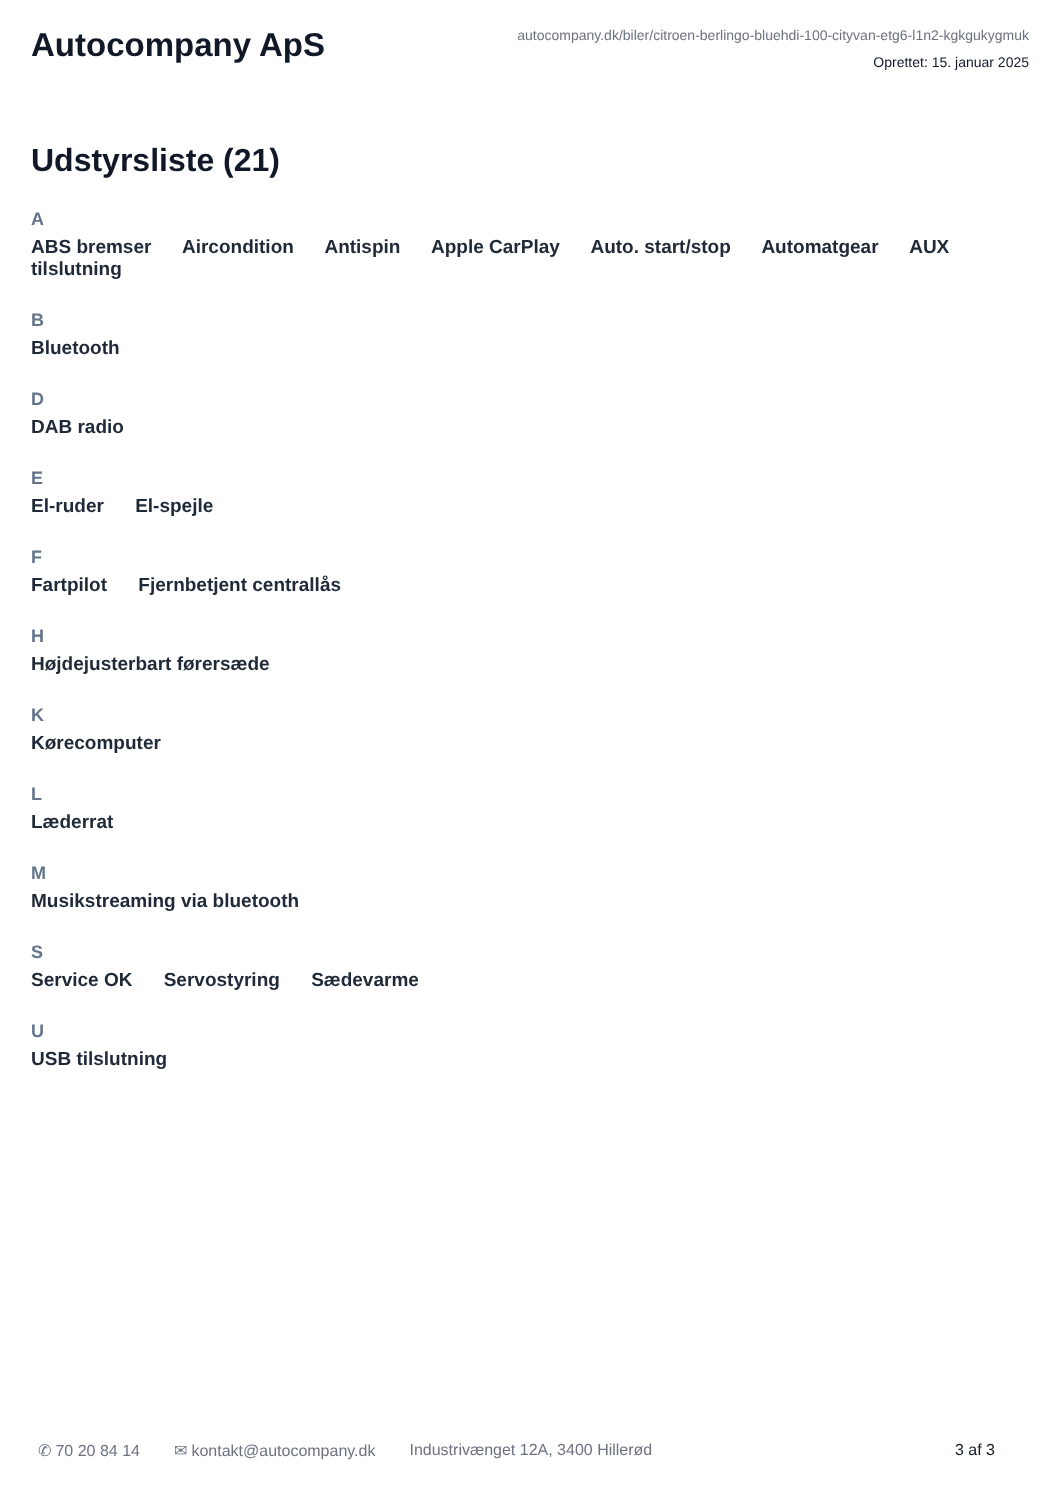Autocompany ApS
autocompany.dk/biler/citroen-berlingo-bluehdi-100-cityvan-etg6-l1n2-kgkgukygmuk
Oprettet: 15. januar 2025
Udstyrsliste (21)
A
ABS bremser Aircondition Antispin Apple CarPlay Auto. start/stop Automatgear AUX tilslutning
B
Bluetooth
D
DAB radio
E
El-ruder El-spejle
F
Fartpilot Fjernbetjent centrallås
H
Højdejusterbart førersæde
K
Kørecomputer
L
Læderrat
M
Musikstreaming via bluetooth
S
Service OK Servostyring Sædevarme
U
USB tilslutning
✆ 70 20 84 14 ✉ kontakt@autocompany.dk Industrivænget 12A, 3400 Hillerød 3 af 3